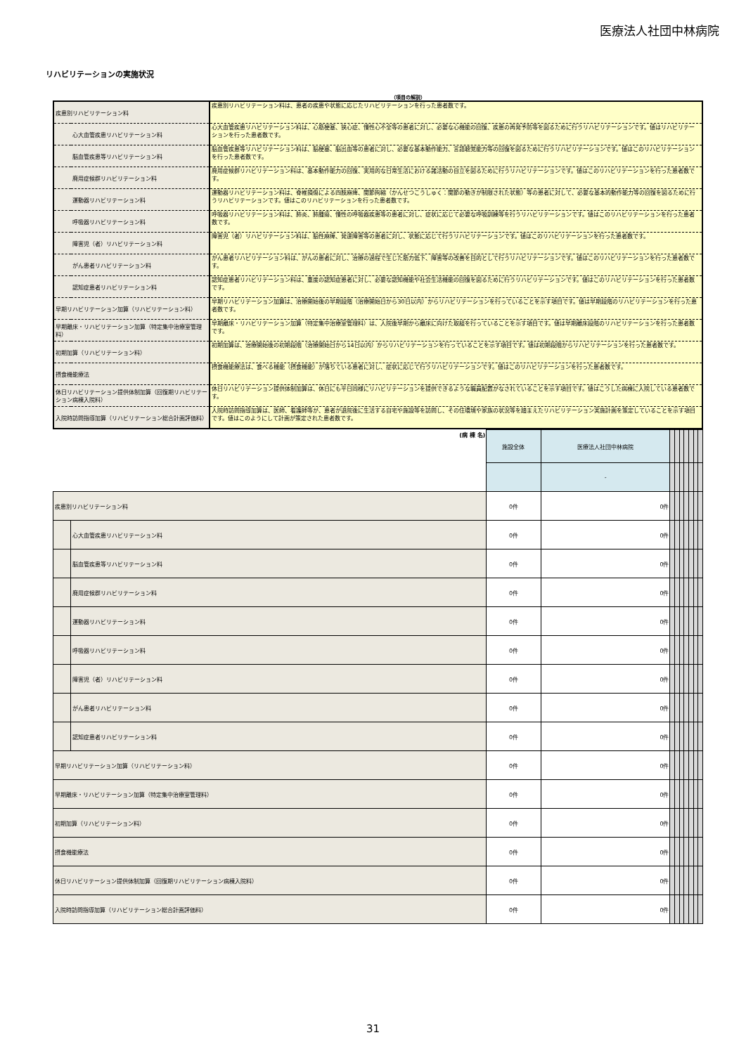医療法人社団中林病院
リハビリテーションの実施状況
（項目の解説）
| 疾患別リハビリテーション料 | | 疾患別リハビリテーション料は、患者の疾患や状態に応じたリハビリテーションを行った患者数です。 |
| | 心大血管疾患リハビリテーション料 | 心大血管疾患リハビリテーション料は、心筋梗塞、狭心症、慢性心不全等の患者に対し、必要な心機能の回復、疾患の再発予防等を図るために行うリハビリテーションです。値はリハビリテーションを行った患者数です。 |
| | 脳血管疾患等リハビリテーション料 | 脳血管疾患等リハビリテーション料は、脳梗塞、脳出血等の患者に対し、必要な基本動作能力、言語聴覚能力等の回復を図るために行うリハビリテーションです。値はこのリハビリテーションを行った患者数です。 |
| | 廃用症候群リハビリテーション料 | 廃用症候群リハビリテーション料は、基本動作能力の回復、実用的な日常生活における諸活動の自立を図るために行うリハビリテーションです。値はこのリハビリテーションを行った患者数です。 |
| | 運動器リハビリテーション料 | 運動器リハビリテーション料は、脊椎損傷による四肢麻痺、関節拘縮（かんせつこうしゅく：関節の動きが制限された状態）等の患者に対して、必要な基本的動作能力等の回復を図るために行うリハビリテーションです。値はこのリハビリテーションを行った患者数です。 |
| | 呼吸器リハビリテーション料 | 呼吸器リハビリテーション料は、肺炎、肺腫瘍、慢性の呼吸器疾患等の患者に対し、症状に応じて必要な呼吸訓練等を行うリハビリテーションです。値はこのリハビリテーションを行った患者数です。 |
| | 障害児（者）リハビリテーション料 | 障害児（者）リハビリテーション料は、脳性麻痺、発達障害等の患者に対し、状態に応じて行うリハビリテーションです。値はこのリハビリテーションを行った患者数です。 |
| | がん患者リハビリテーション料 | がん患者リハビリテーション料は、がんの患者に対し、治療の過程で生じた筋力低下、障害等の改善を目的として行うリハビリテーションです。値はこのリハビリテーションを行った患者数です。 |
| | 認知症患者リハビリテーション料 | 認知症患者リハビリテーション料は、重度の認知症患者に対し、必要な認知機能や社会生活機能の回復を図るために行うリハビリテーションです。値はこのリハビリテーションを行った患者数です。 |
| 早期リハビリテーション加算（リハビリテーション料） | | 早期リハビリテーション加算は、治療開始後の早期段階（治療開始日から30日以内）からリハビリテーションを行っていることを示す項目です。値は早期段階のリハビリテーションを行った患者数です。 |
| 早期離床・リハビリテーション加算（特定集中治療室管理料） | | 早期離床・リハビリテーション加算（特定集中治療室管理料）は、入院後早期から離床に向けた取組を行っていることを示す項目です。値は早期離床段階のリハビリテーションを行った患者数です。 |
| 初期加算（リハビリテーション料） | | 初期加算は、治療開始後の初期段階（治療開始日から14日以内）からリハビリテーションを行っていることを示す項目です。値は初期段階からリハビリテーションを行った患者数です。 |
| 摂食機能療法 | | 摂食機能療法は、食べる機能（摂食機能）が落ちている患者に対し、症状に応じて行うリハビリテーションです。値はこのリハビリテーションを行った患者数です。 |
| 休日リハビリテーション提供体制加算（回復期リハビリテーション病棟入院料） | | 休日リハビリテーション提供体制加算は、休日にも平日同様にリハビリテーションを提供できるような職員配置がなされていることを示す項目です。値はこうした病棟に入院している患者数です。 |
| 入院時訪問指導加算（リハビリテーション総合計画評価料） | | 入院時訪問指導加算は、医師、看護師等が、患者が退院後に生活する自宅や施設等を訪問し、その住環境や家族の状況等を踏まえたリハビリテーション実施計画を策定していることを示す項目です。値はこのようにして計画が策定された患者数です。 |
| (病 棟 名) | | 施設全体 | 医療法人社団中林病院 | | | | | | | |
| | | | - | | | | | | | |
| 疾患別リハビリテーション料 | | 0件 | 0件 | | | | | | | |
| | 心大血管疾患リハビリテーション料 | 0件 | 0件 | | | | | | | |
| | 脳血管疾患等リハビリテーション料 | 0件 | 0件 | | | | | | | |
| | 廃用症候群リハビリテーション料 | 0件 | 0件 | | | | | | | |
| | 運動器リハビリテーション料 | 0件 | 0件 | | | | | | | |
| | 呼吸器リハビリテーション料 | 0件 | 0件 | | | | | | | |
| | 障害児（者）リハビリテーション料 | 0件 | 0件 | | | | | | | |
| | がん患者リハビリテーション料 | 0件 | 0件 | | | | | | | |
| | 認知症患者リハビリテーション料 | 0件 | 0件 | | | | | | | |
| 早期リハビリテーション加算（リハビリテーション料） | | 0件 | 0件 | | | | | | | |
| 早期離床・リハビリテーション加算（特定集中治療室管理料） | | 0件 | 0件 | | | | | | | |
| 初期加算（リハビリテーション料） | | 0件 | 0件 | | | | | | | |
| 摂食機能療法 | | 0件 | 0件 | | | | | | | |
| 休日リハビリテーション提供体制加算（回復期リハビリテーション病棟入院料） | | 0件 | 0件 | | | | | | | |
| 入院時訪問指導加算（リハビリテーション総合計画評価料） | | 0件 | 0件 | | | | | | | |
31